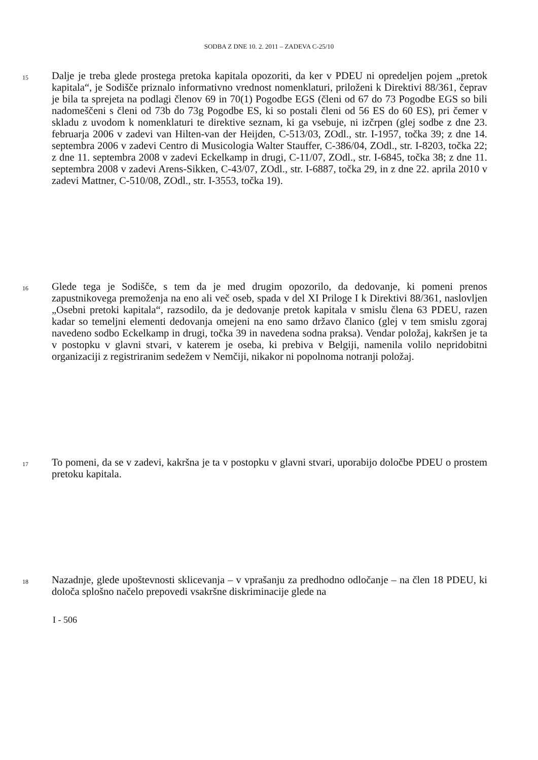SODBA Z DNE 10. 2. 2011 – ZADEVA C-25/10
15
Dalje je treba glede prostega pretoka kapitala opozoriti, da ker v PDEU ni opredeljen pojem „pretok kapitala“, je Sodišče priznalo informativno vrednost nomenklaturi, priloženi k Direktivi 88/361, čeprav je bila ta sprejeta na podlagi členov 69 in 70(1) Pogodbe EGS (členi od 67 do 73 Pogodbe EGS so bili nadomeščeni s členi od 73b do 73g Pogodbe ES, ki so postali členi od 56 ES do 60 ES), pri čemer v skladu z uvodom k nomenklaturi te direktive seznam, ki ga vsebuje, ni izčrpen (glej sodbe z dne 23. februarja 2006 v zadevi van Hilten-van der Heijden, C-513/03, ZOdl., str. I-1957, točka 39; z dne 14. septembra 2006 v zadevi Centro di Musicologia Walter Stauffer, C-386/04, ZOdl., str. I-8203, točka 22; z dne 11. septembra 2008 v zadevi Eckelkamp in drugi, C-11/07, ZOdl., str. I-6845, točka 38; z dne 11. septembra 2008 v zadevi Arens-Sikken, C-43/07, ZOdl., str. I-6887, točka 29, in z dne 22. aprila 2010 v zadevi Mattner, C-510/08, ZOdl., str. I-3553, točka 19).
16
Glede tega je Sodišče, s tem da je med drugim opozorilo, da dedovanje, ki pomeni prenos zapustnikovega premoženja na eno ali več oseb, spada v del XI Priloge I k Direktivi 88/361, naslovljen „Osebni pretoki kapitala“, razsodilo, da je dedovanje pretok kapitala v smislu člena 63 PDEU, razen kadar so temeljni elementi dedovanja omejeni na eno samo državo članico (glej v tem smislu zgoraj navedeno sodbo Eckelkamp in drugi, točka 39 in navedena sodna praksa). Vendar položaj, kakršen je ta v postopku v glavni stvari, v katerem je oseba, ki prebiva v Belgiji, namenila volilo nepridobitni organizaciji z registriranim sedežem v Nemčiji, nikakor ni popolnoma notranji položaj.
17
To pomeni, da se v zadevi, kakršna je ta v postopku v glavni stvari, uporabijo določbe PDEU o prostem pretoku kapitala.
18
Nazadnje, glede upoštevnosti sklicevanja – v vprašanju za predhodno odločanje – na člen 18 PDEU, ki določa splošno načelo prepovedi vsakršne diskriminacije glede na
I - 506